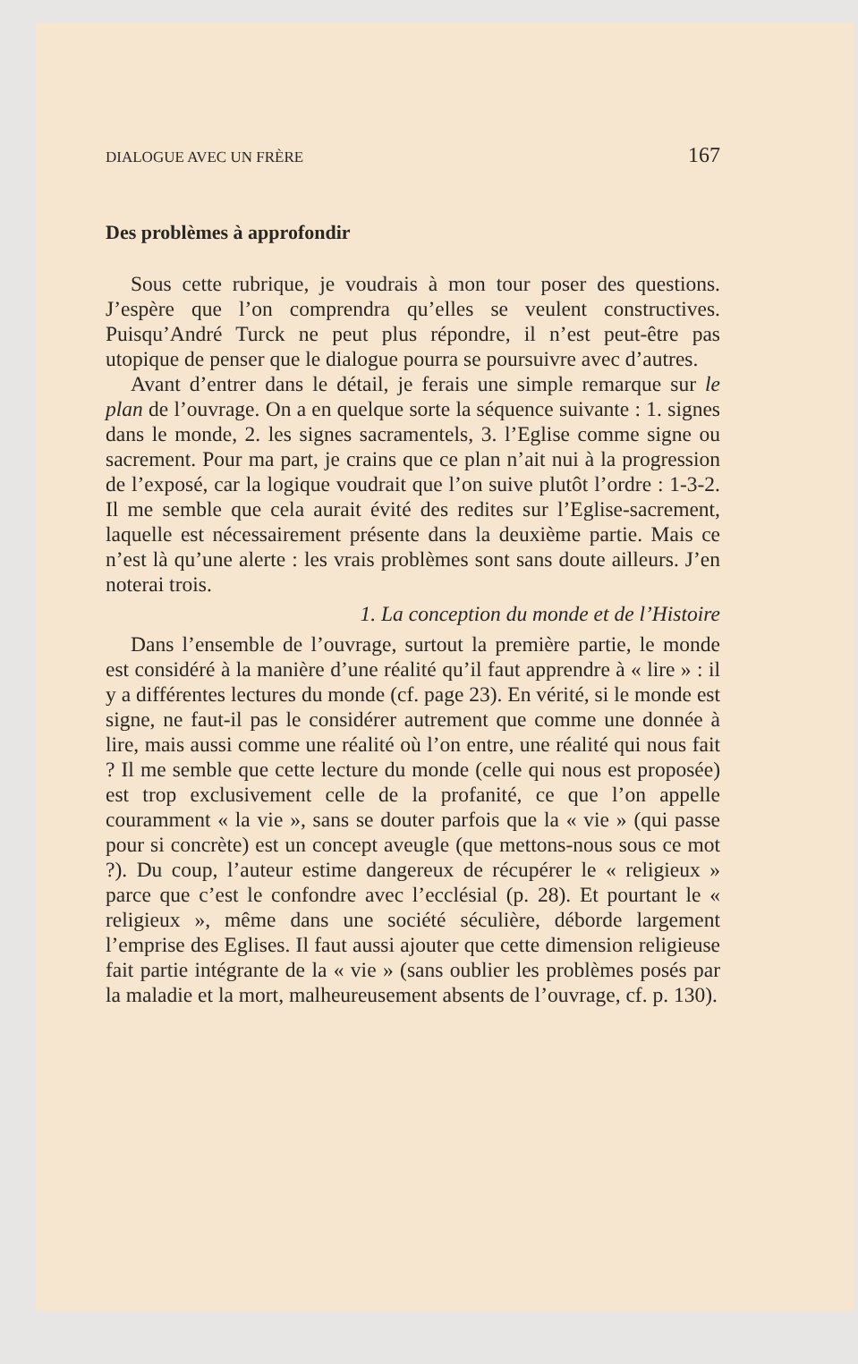DIALOGUE AVEC UN FRÈRE 167
Des problèmes à approfondir
Sous cette rubrique, je voudrais à mon tour poser des questions. J’espère que l’on comprendra qu’elles se veulent constructives. Puisqu’André Turck ne peut plus répondre, il n’est peut-être pas utopique de penser que le dialogue pourra se poursuivre avec d’autres.
Avant d’entrer dans le détail, je ferais une simple remarque sur le plan de l’ouvrage. On a en quelque sorte la séquence suivante : 1. signes dans le monde, 2. les signes sacramentels, 3. l’Eglise comme signe ou sacrement. Pour ma part, je crains que ce plan n’ait nui à la progression de l’exposé, car la logique voudrait que l’on suive plutôt l’ordre : 1-3-2. Il me semble que cela aurait évité des redites sur l’Eglise-sacrement, laquelle est nécessairement présente dans la deuxième partie. Mais ce n’est là qu’une alerte : les vrais problèmes sont sans doute ailleurs. J’en noterai trois.
1. La conception du monde et de l’Histoire
Dans l’ensemble de l’ouvrage, surtout la première partie, le monde est considéré à la manière d’une réalité qu’il faut apprendre à « lire » : il y a différentes lectures du monde (cf. page 23). En vérité, si le monde est signe, ne faut-il pas le considérer autrement que comme une donnée à lire, mais aussi comme une réalité où l’on entre, une réalité qui nous fait ? Il me semble que cette lecture du monde (celle qui nous est proposée) est trop exclusivement celle de la profanité, ce que l’on appelle couramment « la vie », sans se douter parfois que la « vie » (qui passe pour si concrète) est un concept aveugle (que mettons-nous sous ce mot ?). Du coup, l’auteur estime dangereux de récupérer le « religieux » parce que c’est le confondre avec l’ecclésial (p. 28). Et pourtant le « religieux », même dans une société séculière, déborde largement l’emprise des Eglises. Il faut aussi ajouter que cette dimension religieuse fait partie intégrante de la « vie » (sans oublier les problèmes posés par la maladie et la mort, malheureusement absents de l’ouvrage, cf. p. 130).